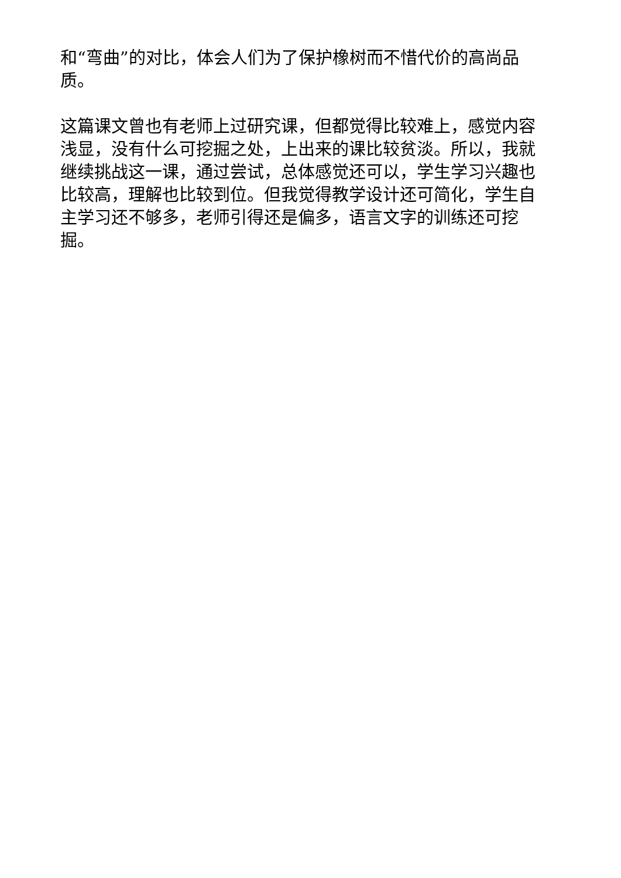和“弯曲”的对比，体会人们为了保护橡树而不惜代价的高尚品质。
这篇课文曾也有老师上过研究课，但都觉得比较难上，感觉内容浅显，没有什么可挖掘之处，上出来的课比较贫淡。所以，我就继续挑战这一课，通过尝试，总体感觉还可以，学生学习兴趣也比较高，理解也比较到位。但我觉得教学设计还可简化，学生自主学习还不够多，老师引得还是偏多，语言文字的训练还可挖掘。